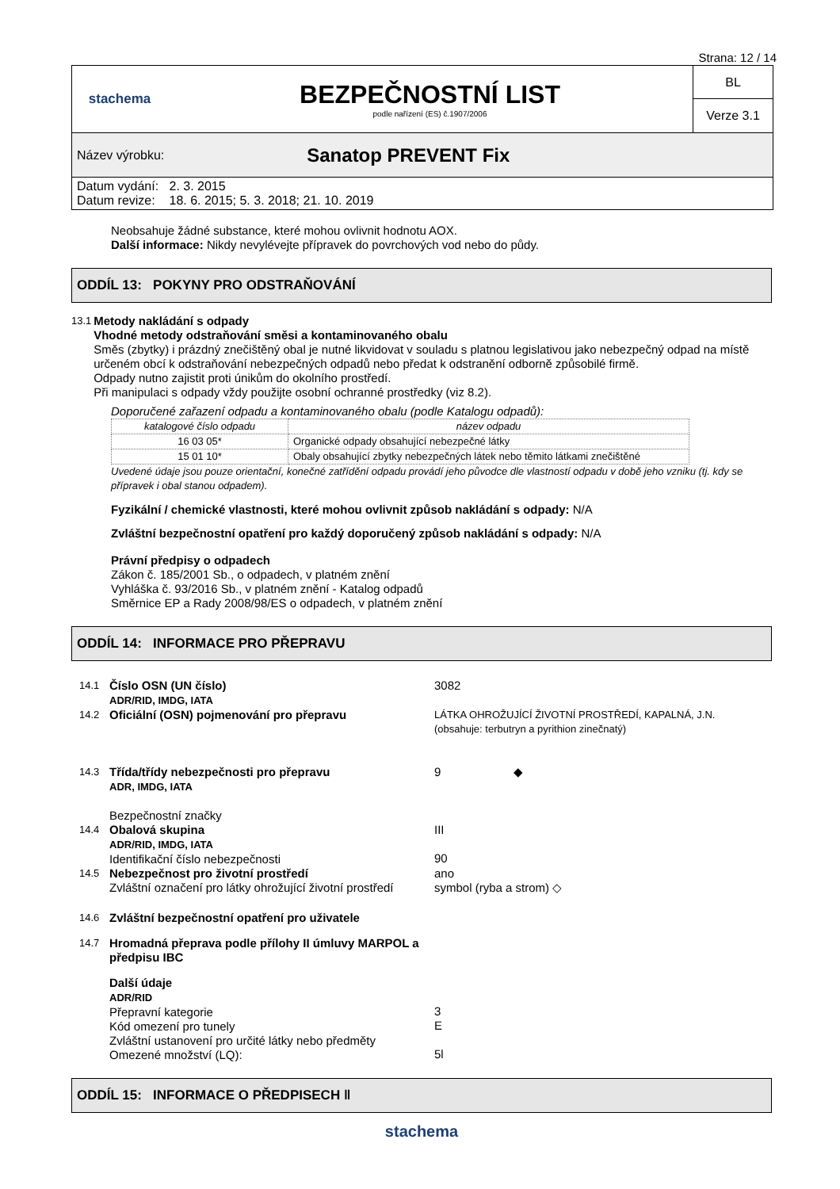Strana: 12 / 14
stachema
BEZPEČNOSTNÍ LIST
podle nařízení (ES) č.1907/2006
BL
Verze 3.1
Název výrobku: Sanatop PREVENT Fix
Datum vydání: 2. 3. 2015
Datum revize: 18. 6. 2015; 5. 3. 2018; 21. 10. 2019
Neobsahuje žádné substance, které mohou ovlivnit hodnotu AOX.
Další informace: Nikdy nevylévejte přípravek do povrchových vod nebo do půdy.
ODDÍL 13: POKYNY PRO ODSTRAŇOVÁNÍ
13.1
Metody nakládání s odpady
Vhodné metody odstraňování směsi a kontaminovaného obalu
Směs (zbytky) i prázdný znečištěný obal je nutné likvidovat v souladu s platnou legislativou jako nebezpečný odpad na místě určeném obcí k odstraňování nebezpečných odpadů nebo předat k odstranění odborně způsobilé firmě.
Odpady nutno zajistit proti únikům do okolního prostředí.
Při manipulaci s odpady vždy použijte osobní ochranné prostředky (viz 8.2).
Doporučené zařazení odpadu a kontaminovaného obalu (podle Katalogu odpadů):
| katalogové číslo odpadu | název odpadu |
| 16 03 05* | Organické odpady obsahující nebezpečné látky |
| 15 01 10* | Obaly obsahující zbytky nebezpečných látek nebo těmito látkami znečištěné |
Uvedené údaje jsou pouze orientační, konečné zatřídění odpadu provádí jeho původce dle vlastností odpadu v době jeho vzniku (tj. kdy se přípravek i obal stanou odpadem).
Fyzikální / chemické vlastnosti, které mohou ovlivnit způsob nakládání s odpady: N/A
Zvláštní bezpečnostní opatření pro každý doporučený způsob nakládání s odpady: N/A
Právní předpisy o odpadech
Zákon č. 185/2001 Sb., o odpadech, v platném znění
Vyhláška č. 93/2016 Sb., v platném znění - Katalog odpadů
Směrnice EP a Rady 2008/98/ES o odpadech, v platném znění
ODDÍL 14: INFORMACE PRO PŘEPRAVU
14.1 Číslo OSN (UN číslo)
ADR/RID, IMDG, IATA 3082
14.2 Oficiální (OSN) pojmenování pro přepravu LÁTKA OHROŽUJÍCÍ ŽIVOTNÍ PROSTŘEDÍ, KAPALNÁ, J.N.
(obsahuje: terbutryn a pyrithion zinečnatý)
14.3 Třída/třídy nebezpečnosti pro přepravu
ADR, IMDG, IATA
Bezpečnostní značky 9 ◆
14.4 Obalová skupina
ADR/RID, IMDG, IATA
Identifikační číslo nebezpečnosti III
90
14.5 Nebezpečnost pro životní prostředí
Zvláštní označení pro látky ohrožující životní prostředí ano
symbol (ryba a strom) ◇
14.6 Zvláštní bezpečnostní opatření pro uživatele
14.7 Hromadná přeprava podle přílohy II úmluvy MARPOL a předpisu IBC
Další údaje
ADR/RID
Přepravní kategorie
Kód omezení pro tunely
Zvláštní ustanovení pro určité látky nebo předměty
Omezené množství (LQ):
3
E
5l
ODDÍL 15: INFORMACE O PŘEDPISECH ‖
stachema